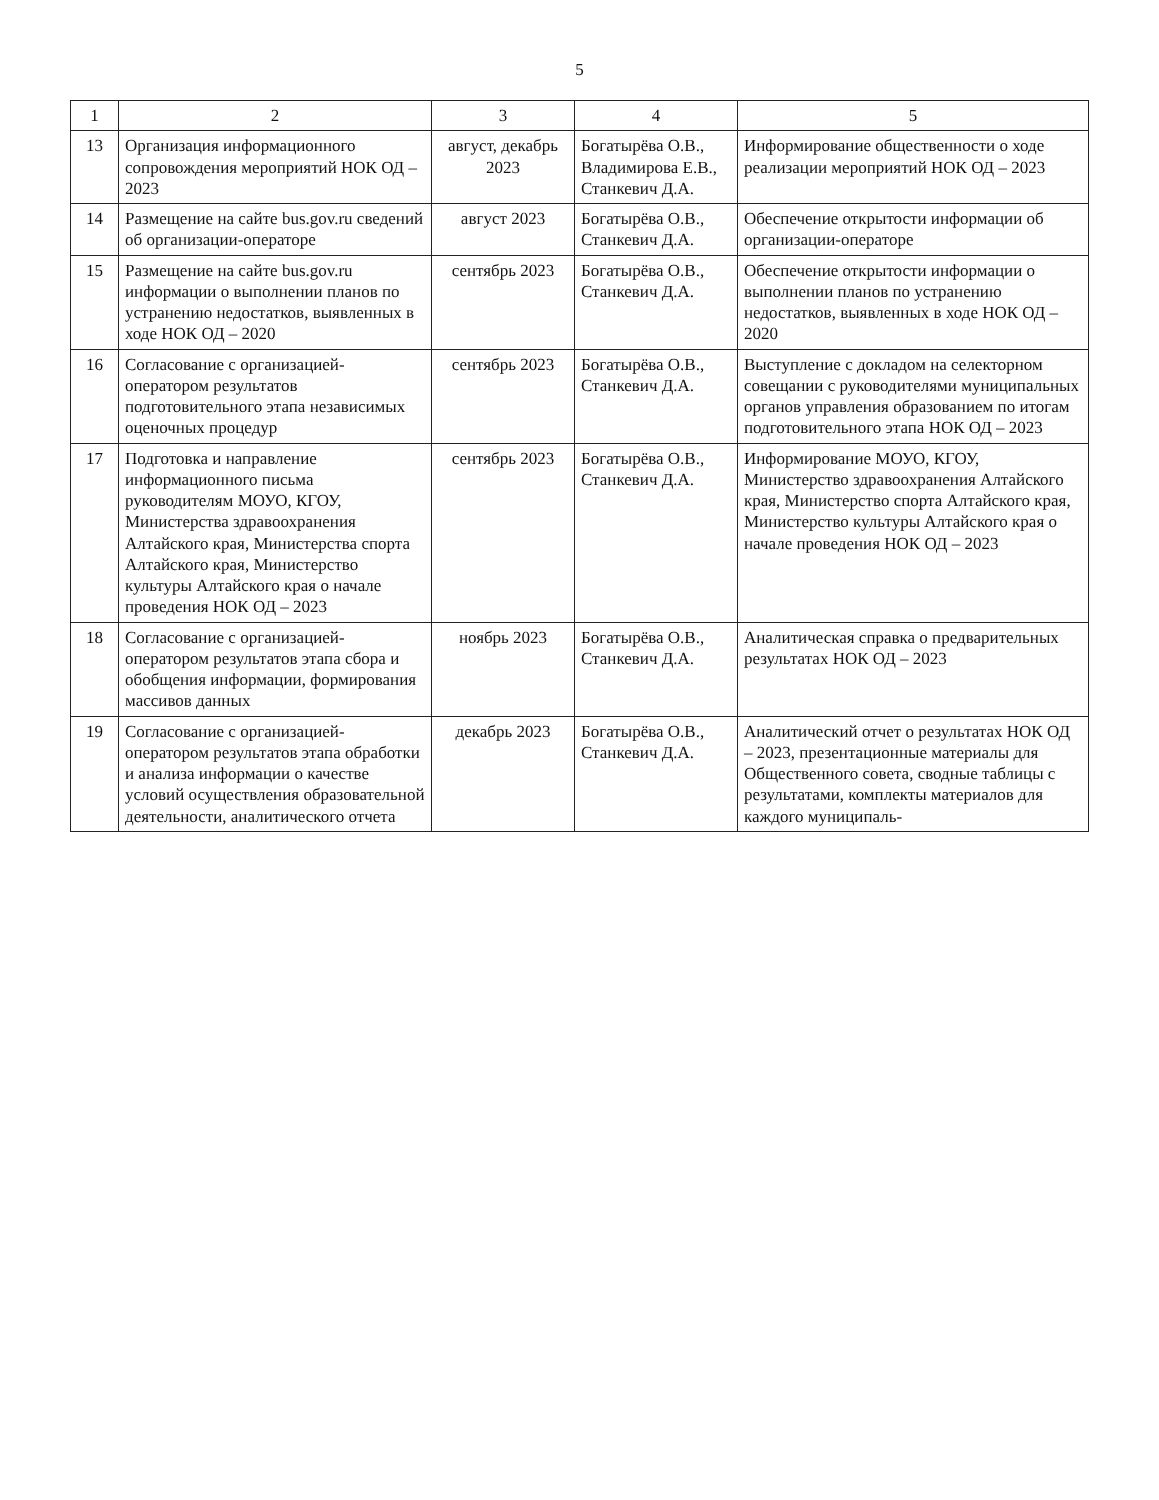5
| 1 | 2 | 3 | 4 | 5 |
| --- | --- | --- | --- | --- |
| 13 | Организация информационного сопровождения мероприятий НОК ОД – 2023 | август, декабрь 2023 | Богатырёва О.В., Владимирова Е.В., Станкевич Д.А. | Информирование общественности о ходе реализации мероприятий НОК ОД – 2023 |
| 14 | Размещение на сайте bus.gov.ru сведений об организации-операторе | август 2023 | Богатырёва О.В., Станкевич Д.А. | Обеспечение открытости информации об организации-операторе |
| 15 | Размещение на сайте bus.gov.ru информации о выполнении планов по устранению недостатков, выявленных в ходе НОК ОД – 2020 | сентябрь 2023 | Богатырёва О.В., Станкевич Д.А. | Обеспечение открытости информации о выполнении планов по устранению недостатков, выявленных в ходе НОК ОД – 2020 |
| 16 | Согласование с организацией-оператором результатов подготовительного этапа независимых оценочных процедур | сентябрь 2023 | Богатырёва О.В., Станкевич Д.А. | Выступление с докладом на селекторном совещании с руководителями муниципальных органов управления образованием по итогам подготовительного этапа НОК ОД – 2023 |
| 17 | Подготовка и направление информационного письма руководителям МОУО, КГОУ, Министерства здравоохранения Алтайского края, Министерства спорта Алтайского края, Министерство культуры Алтайского края о начале проведения НОК ОД – 2023 | сентябрь 2023 | Богатырёва О.В., Станкевич Д.А. | Информирование МОУО, КГОУ, Министерство здравоохранения Алтайского края, Министерство спорта Алтайского края, Министерство культуры Алтайского края о начале проведения НОК ОД – 2023 |
| 18 | Согласование с организацией-оператором результатов этапа сбора и обобщения информации, формирования массивов данных | ноябрь 2023 | Богатырёва О.В., Станкевич Д.А. | Аналитическая справка о предварительных результатах НОК ОД – 2023 |
| 19 | Согласование с организацией-оператором результатов этапа обработки и анализа информации о качестве условий осуществления образовательной деятельности, аналитического отчета | декабрь 2023 | Богатырёва О.В., Станкевич Д.А. | Аналитический отчет о результатах НОК ОД – 2023, презентационные материалы для Общественного совета, сводные таблицы с результатами, комплекты материалов для каждого муниципаль- |